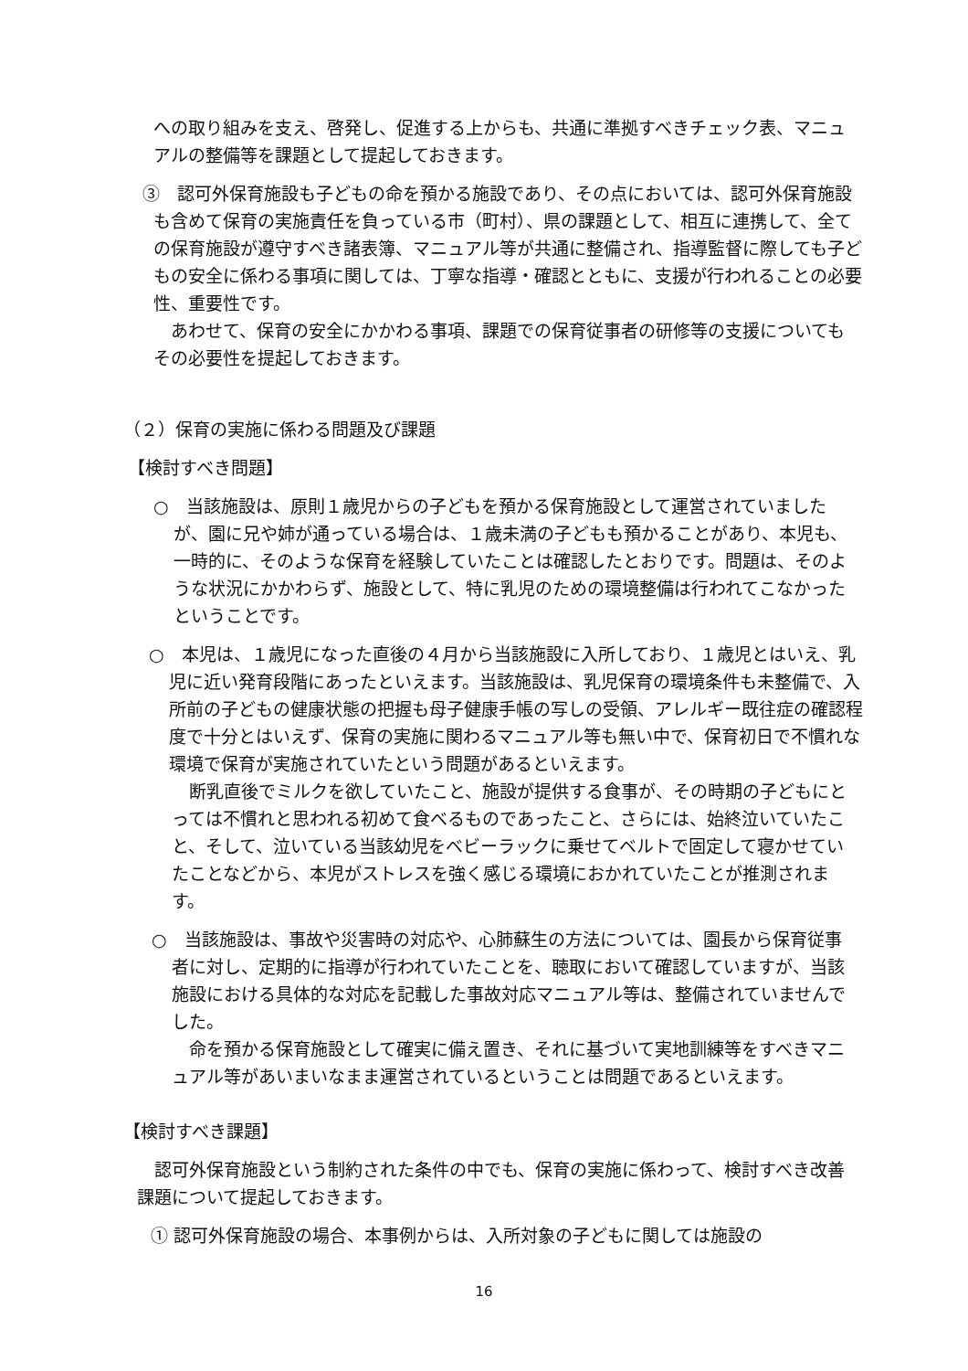への取り組みを支え、啓発し、促進する上からも、共通に準拠すべきチェック表、マニュアルの整備等を課題として提起しておきます。
③　認可外保育施設も子どもの命を預かる施設であり、その点においては、認可外保育施設も含めて保育の実施責任を負っている市（町村）、県の課題として、相互に連携して、全ての保育施設が遵守すべき諸表簿、マニュアル等が共通に整備され、指導監督に際しても子どもの安全に係わる事項に関しては、丁寧な指導・確認とともに、支援が行われることの必要性、重要性です。
　あわせて、保育の安全にかかわる事項、課題での保育従事者の研修等の支援についてもその必要性を提起しておきます。
（２）保育の実施に係わる問題及び課題
【検討すべき問題】
○　当該施設は、原則１歳児からの子どもを預かる保育施設として運営されていましたが、園に兄や姉が通っている場合は、１歳未満の子どもも預かることがあり、本児も、一時的に、そのような保育を経験していたことは確認したとおりです。問題は、そのような状況にかかわらず、施設として、特に乳児のための環境整備は行われてこなかったということです。
○　本児は、１歳児になった直後の４月から当該施設に入所しており、１歳児とはいえ、乳児に近い発育段階にあったといえます。当該施設は、乳児保育の環境条件も未整備で、入所前の子どもの健康状態の把握も母子健康手帳の写しの受領、アレルギー既往症の確認程度で十分とはいえず、保育の実施に関わるマニュアル等も無い中で、保育初日で不慣れな環境で保育が実施されていたという問題があるといえます。
　断乳直後でミルクを欲していたこと、施設が提供する食事が、その時期の子どもにとっては不慣れと思われる初めて食べるものであったこと、さらには、始終泣いていたこと、そして、泣いている当該幼児をベビーラックに乗せてベルトで固定して寝かせていたことなどから、本児がストレスを強く感じる環境におかれていたことが推測されます。
○　当該施設は、事故や災害時の対応や、心肺蘇生の方法については、園長から保育従事者に対し、定期的に指導が行われていたことを、聴取において確認していますが、当該施設における具体的な対応を記載した事故対応マニュアル等は、整備されていませんでした。
　命を預かる保育施設として確実に備え置き、それに基づいて実地訓練等をすべきマニュアル等があいまいなまま運営されているということは問題であるといえます。
【検討すべき課題】
　認可外保育施設という制約された条件の中でも、保育の実施に係わって、検討すべき改善課題について提起しておきます。
① 認可外保育施設の場合、本事例からは、入所対象の子どもに関しては施設の
16